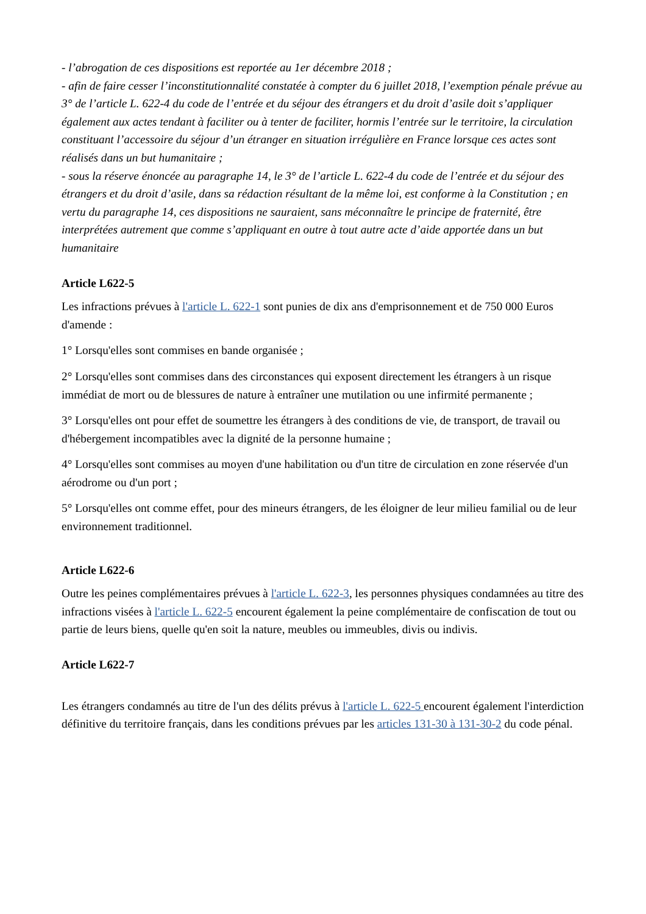- l’abrogation de ces dispositions est reportée au 1er décembre 2018 ;
- afin de faire cesser l’inconstitutionnalité constatée à compter du 6 juillet 2018, l’exemption pénale prévue au 3° de l’article L. 622-4 du code de l’entrée et du séjour des étrangers et du droit d’asile doit s’appliquer également aux actes tendant à faciliter ou à tenter de faciliter, hormis l’entrée sur le territoire, la circulation constituant l’accessoire du séjour d’un étranger en situation irrégulière en France lorsque ces actes sont réalisés dans un but humanitaire ;
- sous la réserve énoncée au paragraphe 14, le 3° de l’article L. 622-4 du code de l’entrée et du séjour des étrangers et du droit d’asile, dans sa rédaction résultant de la même loi, est conforme à la Constitution ; en vertu du paragraphe 14, ces dispositions ne sauraient, sans méconnaître le principe de fraternité, être interprétées autrement que comme s’appliquant en outre à tout autre acte d’aide apportée dans un but humanitaire
Article L622-5
Les infractions prévues à l'article L. 622-1 sont punies de dix ans d'emprisonnement et de 750 000 Euros d'amende :
1° Lorsqu'elles sont commises en bande organisée ;
2° Lorsqu'elles sont commises dans des circonstances qui exposent directement les étrangers à un risque immédiat de mort ou de blessures de nature à entraîner une mutilation ou une infirmité permanente ;
3° Lorsqu'elles ont pour effet de soumettre les étrangers à des conditions de vie, de transport, de travail ou d'hébergement incompatibles avec la dignité de la personne humaine ;
4° Lorsqu'elles sont commises au moyen d'une habilitation ou d'un titre de circulation en zone réservée d'un aérodrome ou d'un port ;
5° Lorsqu'elles ont comme effet, pour des mineurs étrangers, de les éloigner de leur milieu familial ou de leur environnement traditionnel.
Article L622-6
Outre les peines complémentaires prévues à l'article L. 622-3, les personnes physiques condamnées au titre des infractions visées à l'article L. 622-5 encourent également la peine complémentaire de confiscation de tout ou partie de leurs biens, quelle qu'en soit la nature, meubles ou immeubles, divis ou indivis.
Article L622-7
Les étrangers condamnés au titre de l'un des délits prévus à l'article L. 622-5 encourent également l'interdiction définitive du territoire français, dans les conditions prévues par les articles 131-30 à 131-30-2 du code pénal.